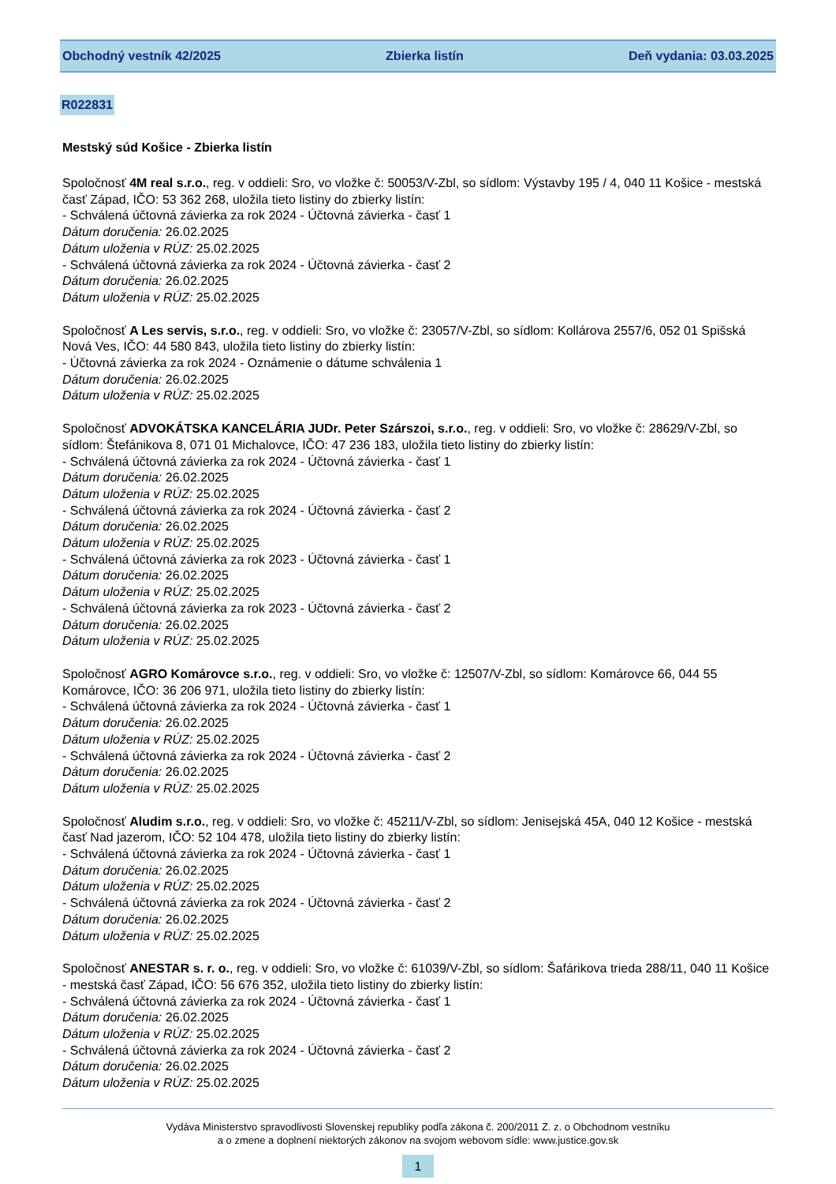Obchodný vestník 42/2025 Zbierka listín Deň vydania: 03.03.2025
R022831
Mestský súd Košice - Zbierka listín
Spoločnosť 4M real s.r.o., reg. v oddieli: Sro, vo vložke č: 50053/V-Zbl, so sídlom: Výstavby 195 / 4, 040 11 Košice - mestská časť Západ, IČO: 53 362 268, uložila tieto listiny do zbierky listín:
- Schválená účtovná závierka za rok 2024 - Účtovná závierka - časť 1
Dátum doručenia: 26.02.2025
Dátum uloženia v RÚZ: 25.02.2025
- Schválená účtovná závierka za rok 2024 - Účtovná závierka - časť 2
Dátum doručenia: 26.02.2025
Dátum uloženia v RÚZ: 25.02.2025
Spoločnosť A Les servis, s.r.o., reg. v oddieli: Sro, vo vložke č: 23057/V-Zbl, so sídlom: Kollárova 2557/6, 052 01 Spišská Nová Ves, IČO: 44 580 843, uložila tieto listiny do zbierky listín:
- Účtovná závierka za rok 2024 - Oznámenie o dátume schválenia 1
Dátum doručenia: 26.02.2025
Dátum uloženia v RÚZ: 25.02.2025
Spoločnosť ADVOKÁTSKA KANCELÁRIA JUDr. Peter Szárszoi, s.r.o., reg. v oddieli: Sro, vo vložke č: 28629/V-Zbl, so sídlom: Štefánikova 8, 071 01 Michalovce, IČO: 47 236 183, uložila tieto listiny do zbierky listín:
- Schválená účtovná závierka za rok 2024 - Účtovná závierka - časť 1
Dátum doručenia: 26.02.2025
Dátum uloženia v RÚZ: 25.02.2025
- Schválená účtovná závierka za rok 2024 - Účtovná závierka - časť 2
Dátum doručenia: 26.02.2025
Dátum uloženia v RÚZ: 25.02.2025
- Schválená účtovná závierka za rok 2023 - Účtovná závierka - časť 1
Dátum doručenia: 26.02.2025
Dátum uloženia v RÚZ: 25.02.2025
- Schválená účtovná závierka za rok 2023 - Účtovná závierka - časť 2
Dátum doručenia: 26.02.2025
Dátum uloženia v RÚZ: 25.02.2025
Spoločnosť AGRO Komárovce s.r.o., reg. v oddieli: Sro, vo vložke č: 12507/V-Zbl, so sídlom: Komárovce 66, 044 55 Komárovce, IČO: 36 206 971, uložila tieto listiny do zbierky listín:
- Schválená účtovná závierka za rok 2024 - Účtovná závierka - časť 1
Dátum doručenia: 26.02.2025
Dátum uloženia v RÚZ: 25.02.2025
- Schválená účtovná závierka za rok 2024 - Účtovná závierka - časť 2
Dátum doručenia: 26.02.2025
Dátum uloženia v RÚZ: 25.02.2025
Spoločnosť Aludim s.r.o., reg. v oddieli: Sro, vo vložke č: 45211/V-Zbl, so sídlom: Jenisejská 45A, 040 12 Košice - mestská časť Nad jazerom, IČO: 52 104 478, uložila tieto listiny do zbierky listín:
- Schválená účtovná závierka za rok 2024 - Účtovná závierka - časť 1
Dátum doručenia: 26.02.2025
Dátum uloženia v RÚZ: 25.02.2025
- Schválená účtovná závierka za rok 2024 - Účtovná závierka - časť 2
Dátum doručenia: 26.02.2025
Dátum uloženia v RÚZ: 25.02.2025
Spoločnosť ANESTAR s. r. o., reg. v oddieli: Sro, vo vložke č: 61039/V-Zbl, so sídlom: Šafárikova trieda 288/11, 040 11 Košice - mestská časť Západ, IČO: 56 676 352, uložila tieto listiny do zbierky listín:
- Schválená účtovná závierka za rok 2024 - Účtovná závierka - časť 1
Dátum doručenia: 26.02.2025
Dátum uloženia v RÚZ: 25.02.2025
- Schválená účtovná závierka za rok 2024 - Účtovná závierka - časť 2
Dátum doručenia: 26.02.2025
Dátum uloženia v RÚZ: 25.02.2025
Vydáva Ministerstvo spravodlivosti Slovenskej republiky podľa zákona č. 200/2011 Z. z. o Obchodnom vestníku
a o zmene a doplnení niektorých zákonov na svojom webovom sídle: www.justice.gov.sk
1